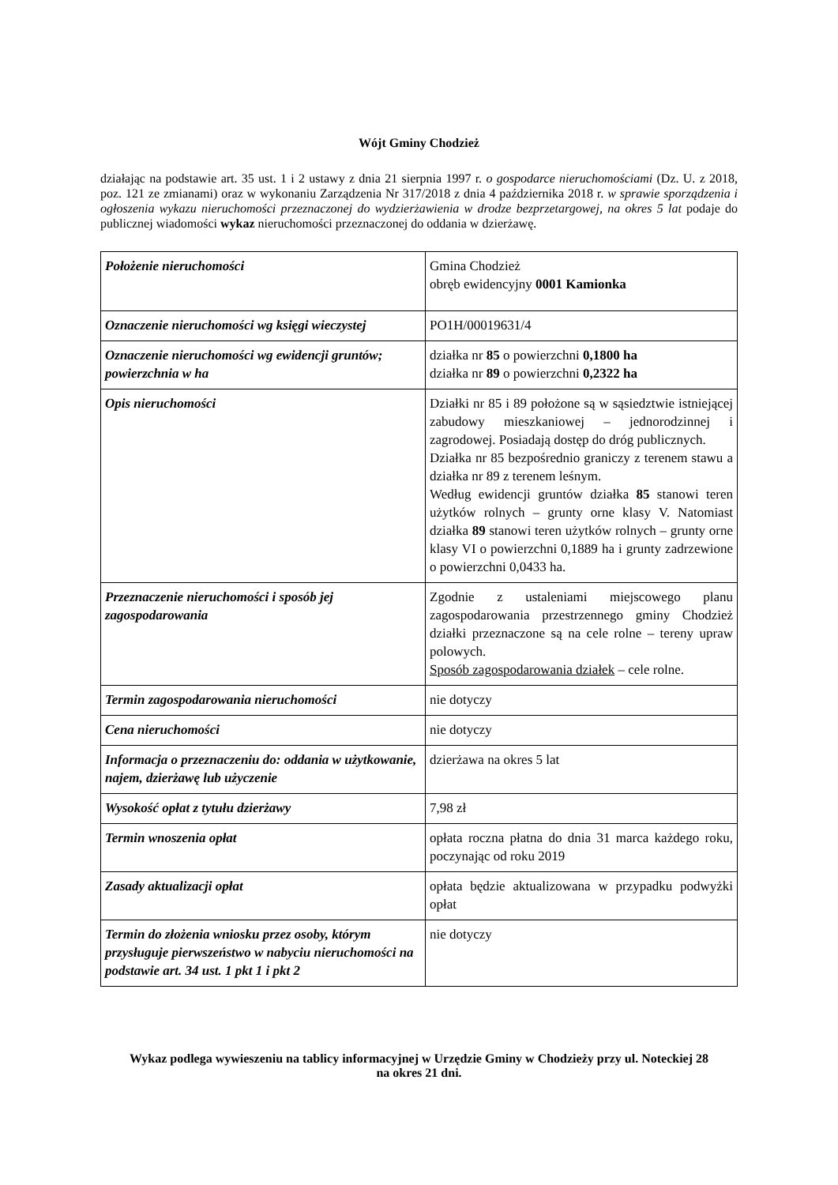Wójt Gminy Chodzież
działając na podstawie art. 35 ust. 1 i 2 ustawy z dnia 21 sierpnia 1997 r. o gospodarce nieruchomościami (Dz. U. z 2018, poz. 121 ze zmianami) oraz w wykonaniu Zarządzenia Nr 317/2018 z dnia 4 października 2018 r. w sprawie sporządzenia i ogłoszenia wykazu nieruchomości przeznaczonej do wydzierżawienia w drodze bezprzetargowej, na okres 5 lat podaje do publicznej wiadomości wykaz nieruchomości przeznaczonej do oddania w dzierżawę.
| Położenie nieruchomości | Gmina Chodzież obręb ewidencyjny 0001 Kamionka |
| Oznaczenie nieruchomości wg księgi wieczystej | PO1H/00019631/4 |
| Oznaczenie nieruchomości wg ewidencji gruntów; powierzchnia w ha | działka nr 85 o powierzchni 0,1800 ha działka nr 89 o powierzchni 0,2322 ha |
| Opis nieruchomości | Działki nr 85 i 89 położone są w sąsiedztwie istniejącej zabudowy mieszkaniowej – jednorodzinnej i zagrodowej. Posiadają dostęp do dróg publicznych. Działka nr 85 bezpośrednio graniczy z terenem stawu a działka nr 89 z terenem leśnym. Według ewidencji gruntów działka 85 stanowi teren użytków rolnych – grunty orne klasy V. Natomiast działka 89 stanowi teren użytków rolnych – grunty orne klasy VI o powierzchni 0,1889 ha i grunty zadrzewione o powierzchni 0,0433 ha. |
| Przeznaczenie nieruchomości i sposób jej zagospodarowania | Zgodnie z ustaleniami miejscowego planu zagospodarowania przestrzennego gminy Chodzież działki przeznaczone są na cele rolne – tereny upraw polowych. Sposób zagospodarowania działek – cele rolne. |
| Termin zagospodarowania nieruchomości | nie dotyczy |
| Cena nieruchomości | nie dotyczy |
| Informacja o przeznaczeniu do: oddania w użytkowanie, najem, dzierżawę lub użyczenie | dzierżawa na okres 5 lat |
| Wysokość opłat z tytułu dzierżawy | 7,98 zł |
| Termin wnoszenia opłat | opłata roczna płatna do dnia 31 marca każdego roku, poczynając od roku 2019 |
| Zasady aktualizacji opłat | opłata będzie aktualizowana w przypadku podwyżki opłat |
| Termin do złożenia wniosku przez osoby, którym przysługuje pierwszeństwo w nabyciu nieruchomości na podstawie art. 34 ust. 1 pkt 1 i pkt 2 | nie dotyczy |
Wykaz podlega wywieszeniu na tablicy informacyjnej w Urzędzie Gminy w Chodzieży przy ul. Noteckiej 28
na okres 21 dni.